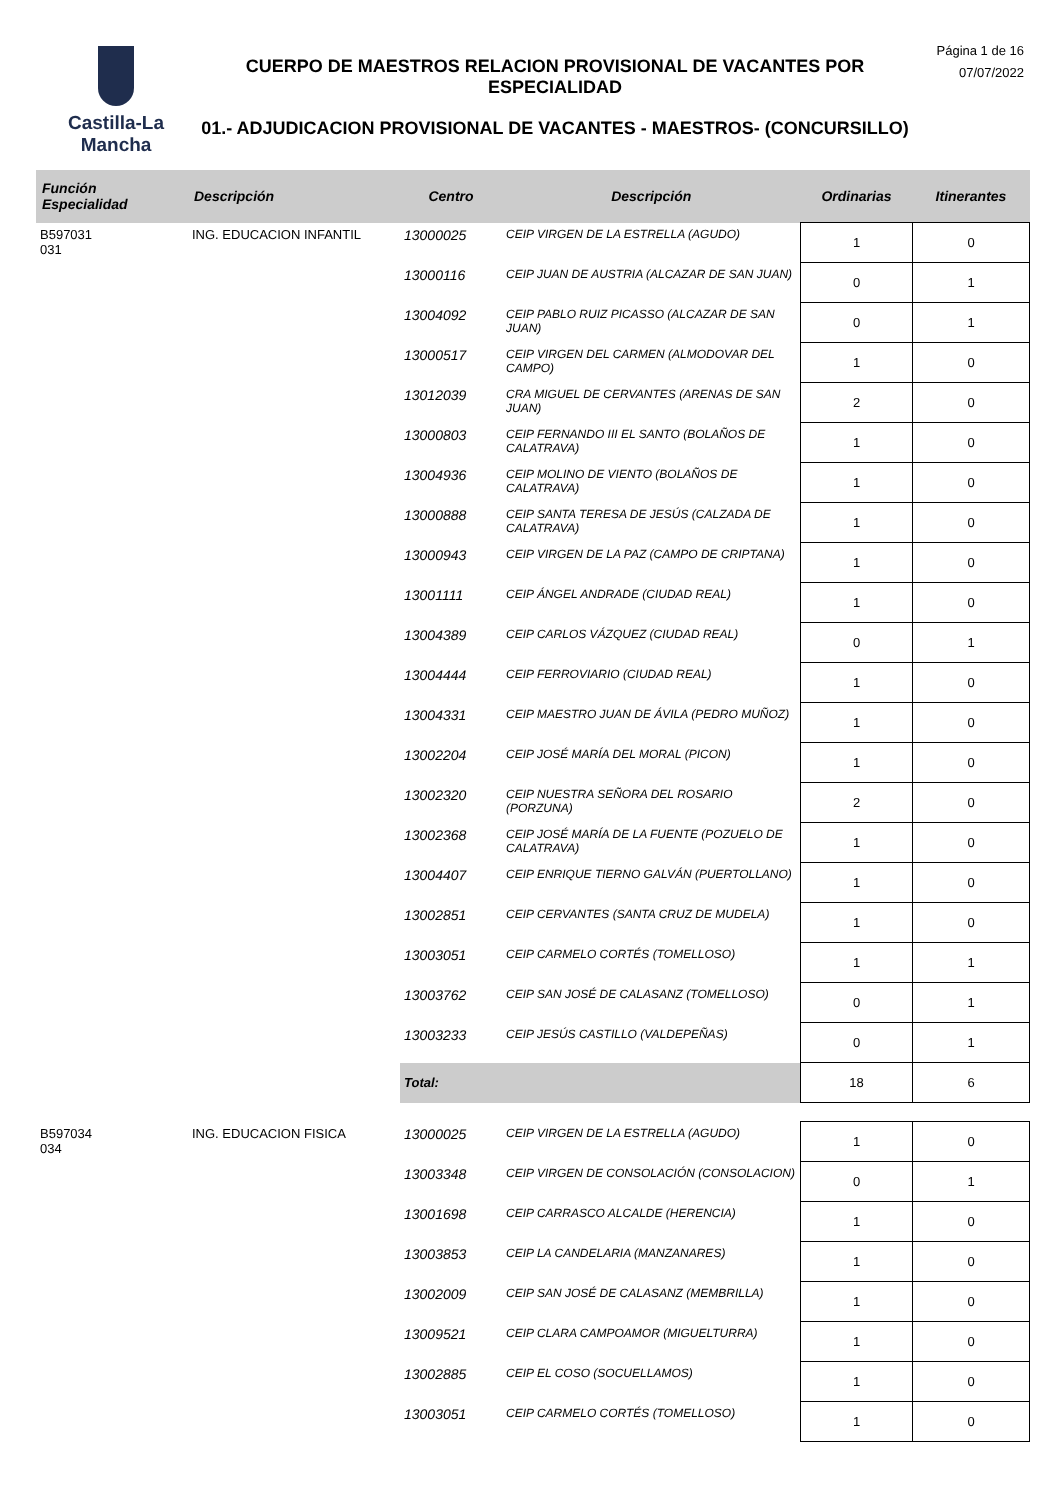Castilla-La Mancha
CUERPO DE MAESTROS RELACION PROVISIONAL DE VACANTES POR ESPECIALIDAD
01.- ADJUDICACION PROVISIONAL DE VACANTES - MAESTROS- (CONCURSILLO)
Página 1 de 16
07/07/2022
| Función Especialidad | Descripción | Centro | Descripción | Ordinarias | Itinerantes |
| --- | --- | --- | --- | --- | --- |
| B597031 031 | ING. EDUCACION INFANTIL | 13000025 | CEIP VIRGEN DE LA ESTRELLA (AGUDO) | 1 | 0 |
| | | 13000116 | CEIP JUAN DE AUSTRIA (ALCAZAR DE SAN JUAN) | 0 | 1 |
| | | 13004092 | CEIP PABLO RUIZ PICASSO (ALCAZAR DE SAN JUAN) | 0 | 1 |
| | | 13000517 | CEIP VIRGEN DEL CARMEN (ALMODOVAR DEL CAMPO) | 1 | 0 |
| | | 13012039 | CRA MIGUEL DE CERVANTES (ARENAS DE SAN JUAN) | 2 | 0 |
| | | 13000803 | CEIP FERNANDO III EL SANTO (BOLAÑOS DE CALATRAVA) | 1 | 0 |
| | | 13004936 | CEIP MOLINO DE VIENTO (BOLAÑOS DE CALATRAVA) | 1 | 0 |
| | | 13000888 | CEIP SANTA TERESA DE JESÚS (CALZADA DE CALATRAVA) | 1 | 0 |
| | | 13000943 | CEIP VIRGEN DE LA PAZ (CAMPO DE CRIPTANA) | 1 | 0 |
| | | 13001111 | CEIP ÁNGEL ANDRADE (CIUDAD REAL) | 1 | 0 |
| | | 13004389 | CEIP CARLOS VÁZQUEZ (CIUDAD REAL) | 0 | 1 |
| | | 13004444 | CEIP FERROVIARIO (CIUDAD REAL) | 1 | 0 |
| | | 13004331 | CEIP MAESTRO JUAN DE ÁVILA (PEDRO MUÑOZ) | 1 | 0 |
| | | 13002204 | CEIP JOSÉ MARÍA DEL MORAL (PICON) | 1 | 0 |
| | | 13002320 | CEIP NUESTRA SEÑORA DEL ROSARIO (PORZUNA) | 2 | 0 |
| | | 13002368 | CEIP JOSÉ MARÍA DE LA FUENTE (POZUELO DE CALATRAVA) | 1 | 0 |
| | | 13004407 | CEIP ENRIQUE TIERNO GALVÁN (PUERTOLLANO) | 1 | 0 |
| | | 13002851 | CEIP CERVANTES (SANTA CRUZ DE MUDELA) | 1 | 0 |
| | | 13003051 | CEIP CARMELO CORTÉS (TOMELLOSO) | 1 | 1 |
| | | 13003762 | CEIP SAN JOSÉ DE CALASANZ (TOMELLOSO) | 0 | 1 |
| | | 13003233 | CEIP JESÚS CASTILLO (VALDEPEÑAS) | 0 | 1 |
| | | Total: | | 18 | 6 |
| B597034 034 | ING. EDUCACION FISICA | 13000025 | CEIP VIRGEN DE LA ESTRELLA (AGUDO) | 1 | 0 |
| | | 13003348 | CEIP VIRGEN DE CONSOLACIÓN (CONSOLACION) | 0 | 1 |
| | | 13001698 | CEIP CARRASCO ALCALDE (HERENCIA) | 1 | 0 |
| | | 13003853 | CEIP LA CANDELARIA (MANZANARES) | 1 | 0 |
| | | 13002009 | CEIP SAN JOSÉ DE CALASANZ (MEMBRILLA) | 1 | 0 |
| | | 13009521 | CEIP CLARA CAMPOAMOR (MIGUELTURRA) | 1 | 0 |
| | | 13002885 | CEIP EL COSO (SOCUELLAMOS) | 1 | 0 |
| | | 13003051 | CEIP CARMELO CORTÉS (TOMELLOSO) | 1 | 0 |